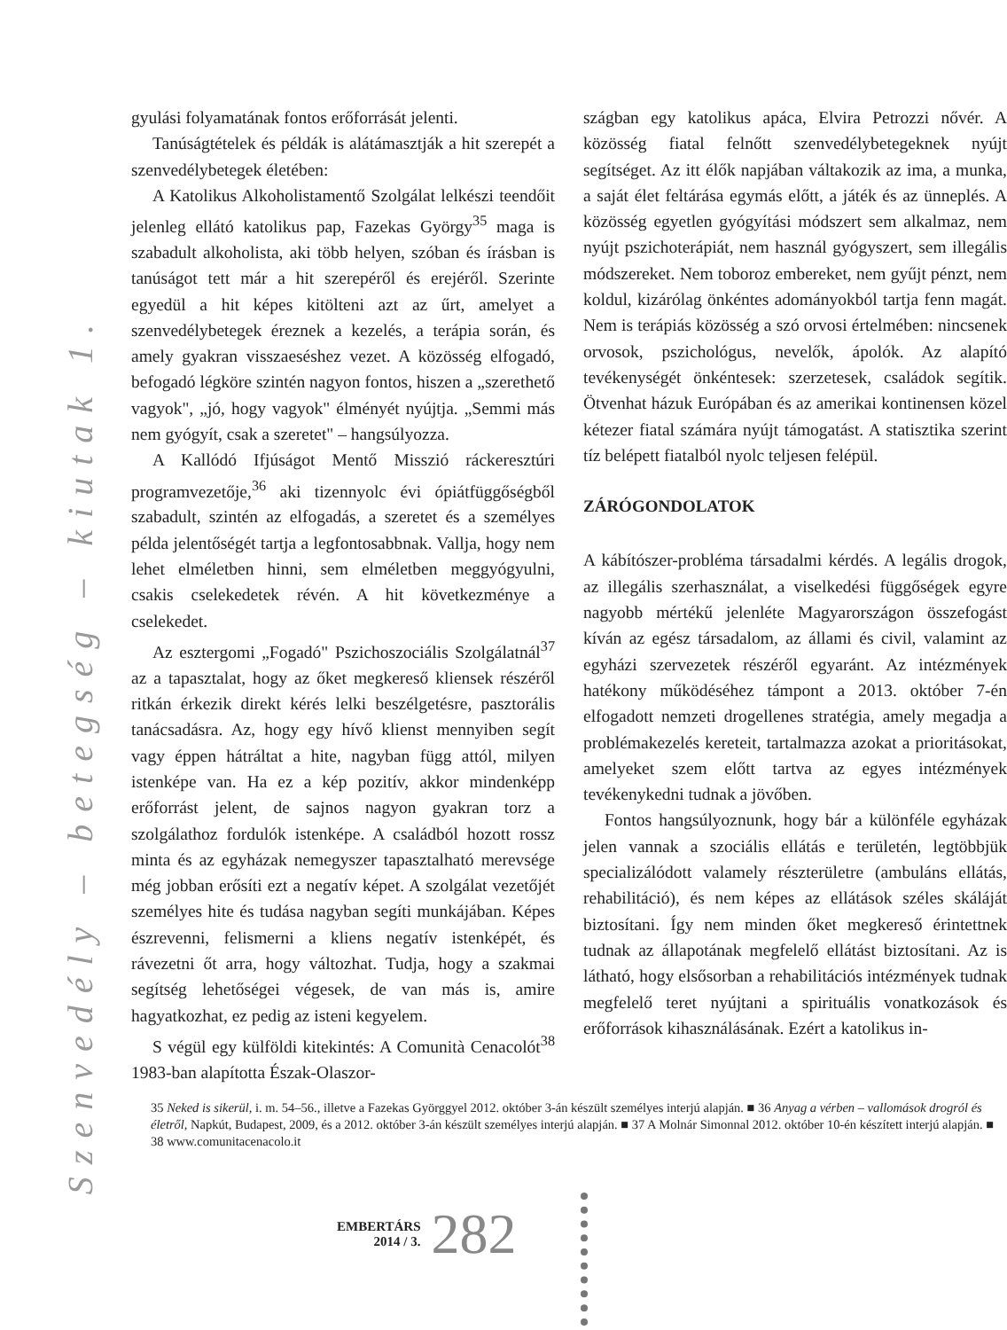Szenvedély – betegség – kiutak 1.
gyulási folyamatának fontos erőforrását jelenti.
Tanúságtételek és példák is alátámasztják a hit szerepét a szenvedélybetegek életében:
A Katolikus Alkoholistamentő Szolgálat lelkészi teendőit jelenleg ellátó katolikus pap, Fazekas György<sup>35</sup> maga is szabadult alkoholista, aki több helyen, szóban és írásban is tanúságot tett már a hit szerepéről és erejéről. Szerinte egyedül a hit képes kitölteni azt az űrt, amelyet a szenvedélybetegek éreznek a kezelés, a terápia során, és amely gyakran visszaeséshez vezet. A közösség elfogadó, befogadó légköre szintén nagyon fontos, hiszen a „szerethető vagyok", „jó, hogy vagyok" élményét nyújtja. „Semmi más nem gyógyít, csak a szeretet" – hangsúlyozza.
A Kallódó Ifjúságot Mentő Misszió ráckeresztúri programvezetője,<sup>36</sup> aki tizennyolc évi ópiátfüggőségből szabadult, szintén az elfogadás, a szeretet és a személyes példa jelentőségét tartja a legfontosabbnak. Vallja, hogy nem lehet elméletben hinni, sem elméletben meggyógyulni, csakis cselekedetek révén. A hit következménye a cselekedet.
Az esztergomi „Fogadó" Pszichoszociális Szolgálatnál<sup>37</sup> az a tapasztalat, hogy az őket megkereső kliensek részéről ritkán érkezik direkt kérés lelki beszélgetésre, pasztorális tanácsadásra. Az, hogy egy hívő klienst mennyiben segít vagy éppen hátráltat a hite, nagyban függ attól, milyen istenképe van. Ha ez a kép pozitív, akkor mindenképp erőforrást jelent, de sajnos nagyon gyakran torz a szolgálathoz fordulók istenképe. A családból hozott rossz minta és az egyházak nemegyszer tapasztalható merevsége még jobban erősíti ezt a negatív képet. A szolgálat vezetőjét személyes hite és tudása nagyban segíti munkájában. Képes észrevenni, felismerni a kliens negatív istenképét, és rávezetni őt arra, hogy változhat. Tudja, hogy a szakmai segítség lehetőségei végesek, de van más is, amire hagyatkozhat, ez pedig az isteni kegyelem.
S végül egy külföldi kitekintés: A Comunità Cenacolót<sup>38</sup> 1983-ban alapította Észak-Olaszor-
szágban egy katolikus apáca, Elvira Petrozzi nővér. A közösség fiatal felnőtt szenvedélybetegeknek nyújt segítséget. Az itt élők napjában váltakozik az ima, a munka, a saját élet feltárása egymás előtt, a játék és az ünneplés. A közösség egyetlen gyógyítási módszert sem alkalmaz, nem nyújt pszichoterápiát, nem használ gyógyszert, sem illegális módszereket. Nem toboroz embereket, nem gyűjt pénzt, nem koldul, kizárólag önkéntes adományokból tartja fenn magát. Nem is terápiás közösség a szó orvosi értelmében: nincsenek orvosok, pszichológus, nevelők, ápolók. Az alapító tevékenységét önkéntesek: szerzetesek, családok segítik. Ötvenhat házuk Európában és az amerikai kontinensen közel kétezer fiatal számára nyújt támogatást. A statisztika szerint tíz belépett fiatalból nyolc teljesen felépül.
ZÁRÓGONDOLATOK
A kábítószer-probléma társadalmi kérdés. A legális drogok, az illegális szerhasználat, a viselkedési függőségek egyre nagyobb mértékű jelenléte Magyarországon összefogást kíván az egész társadalom, az állami és civil, valamint az egyházi szervezetek részéről egyaránt. Az intézmények hatékony működéséhez támpont a 2013. október 7-én elfogadott nemzeti drogellenes stratégia, amely megadja a problémakezelés kereteit, tartalmazza azokat a prioritásokat, amelyeket szem előtt tartva az egyes intézmények tevékenykedni tudnak a jövőben.
Fontos hangsúlyoznunk, hogy bár a különféle egyházak jelen vannak a szociális ellátás e területén, legtöbbjük specializálódott valamely részterületre (ambuláns ellátás, rehabilitáció), és nem képes az ellátások széles skáláját biztosítani. Így nem minden őket megkereső érintettnek tudnak az állapotának megfelelő ellátást biztosítani. Az is látható, hogy elsősorban a rehabilitációs intézmények tudnak megfelelő teret nyújtani a spirituális vonatkozások és erőforrások kihasználásának. Ezért a katolikus in-
35 Neked is sikerül, i. m. 54–56., illetve a Fazekas Györggyel 2012. október 3-án készült személyes interjú alapján. ■ 36 Anyag a vérben – vallomások drogról és életről, Napkút, Budapest, 2009, és a 2012. október 3-án készült személyes interjú alapján. ■ 37 A Molnár Simonnal 2012. október 10-én készített interjú alapján. ■ 38 www.comunitacenacolo.it
EMBERTÁRS
2014 / 3.
282